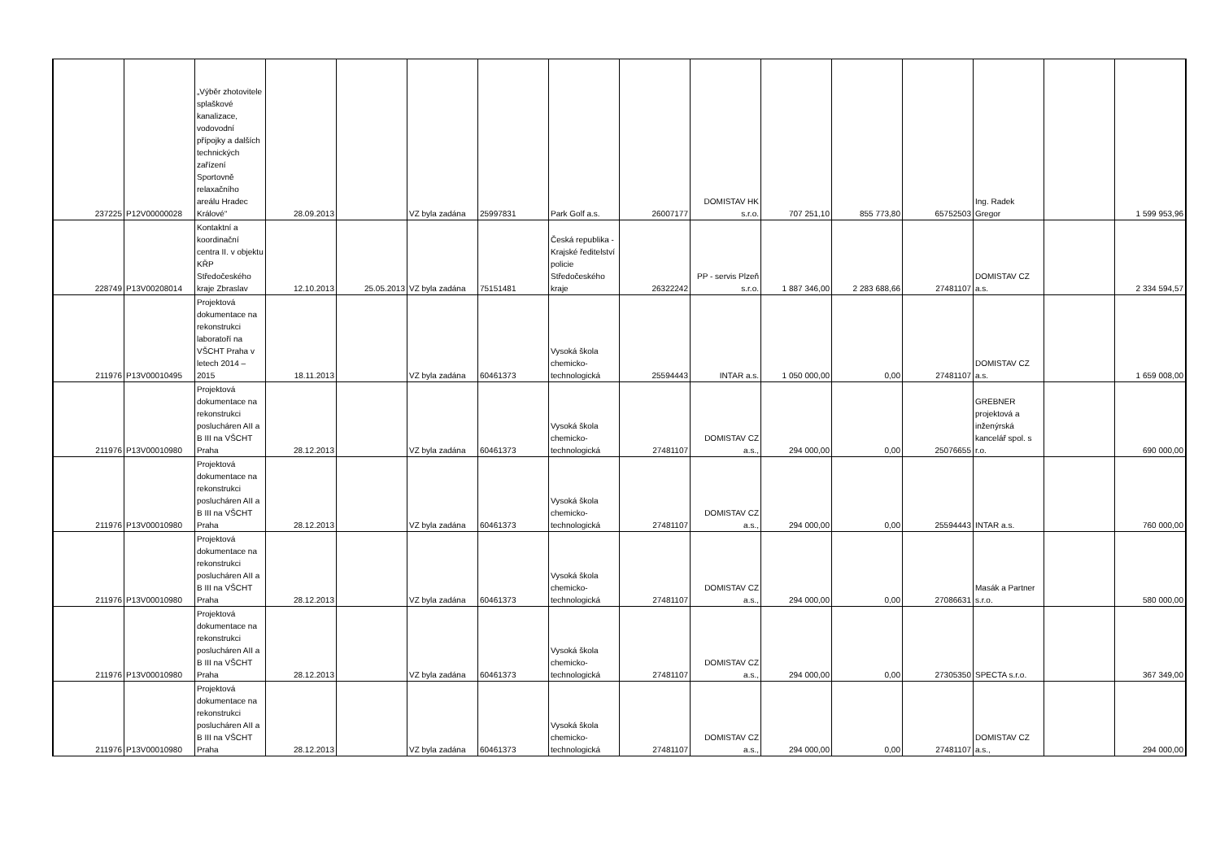| 237225 | P12V00000028 | „Výběr zhotovitele splaškové kanalizace, vodovodní přípojky a dalších technických zařízení Sportovně relaxačního areálu Hradec Králové“ | 28.09.2013 | | VZ byla zadána | 25997831 | Park Golf a.s. | 26007177 | DOMISTAV HK s.r.o. | 707 251,10 | 855 773,80 | 65752503 | Ing. Radek Gregor | | 1 599 953,96 |
| 228749 | P13V00208014 | Kontaktní a koordinační centra II. v objektu KŘP Středočeského kraje Zbraslav | 12.10.2013 | 25.05.2013 | VZ byla zadána | 75151481 | Česká republika - Krajské ředitelství policie Středočeského kraje | 26322242 | PP - servis Plzeň s.r.o. | 1 887 346,00 | 2 283 688,66 | 27481107 | DOMISTAV CZ a.s. | | 2 334 594,57 |
| 211976 | P13V00010495 | Projektová dokumentace na rekonstrukci laboratoří na VŠCHT Praha v letech 2014 – 2015 | 18.11.2013 | | VZ byla zadána | 60461373 | Vysoká škola chemicko-technologická | 25594443 | INTAR a.s. | 1 050 000,00 | 0,00 | 27481107 | DOMISTAV CZ a.s. | | 1 659 008,00 |
| 211976 | P13V00010980 | Projektová dokumentace na rekonstrukci poslucháren AII a B III na VŠCHT Praha | 28.12.2013 | | VZ byla zadána | 60461373 | Vysoká škola chemicko-technologická | 27481107 | DOMISTAV CZ a.s., | 294 000,00 | 0,00 | 25076655 | GREBNER projektová a inženýrská kancelář spol. s r.o. | | 690 000,00 |
| 211976 | P13V00010980 | Projektová dokumentace na rekonstrukci poslucháren AII a B III na VŠCHT Praha | 28.12.2013 | | VZ byla zadána | 60461373 | Vysoká škola chemicko-technologická | 27481107 | DOMISTAV CZ a.s., | 294 000,00 | 0,00 | 25594443 | INTAR a.s. | | 760 000,00 |
| 211976 | P13V00010980 | Projektová dokumentace na rekonstrukci poslucháren AII a B III na VŠCHT Praha | 28.12.2013 | | VZ byla zadána | 60461373 | Vysoká škola chemicko-technologická | 27481107 | DOMISTAV CZ a.s., | 294 000,00 | 0,00 | 27086631 | Masák a Partner s.r.o. | | 580 000,00 |
| 211976 | P13V00010980 | Projektová dokumentace na rekonstrukci poslucháren AII a B III na VŠCHT Praha | 28.12.2013 | | VZ byla zadána | 60461373 | Vysoká škola chemicko-technologická | 27481107 | DOMISTAV CZ a.s., | 294 000,00 | 0,00 | 27305350 | SPECTA s.r.o. | | 367 349,00 |
| 211976 | P13V00010980 | Projektová dokumentace na rekonstrukci poslucháren AII a B III na VŠCHT Praha | 28.12.2013 | | VZ byla zadána | 60461373 | Vysoká škola chemicko-technologická | 27481107 | DOMISTAV CZ a.s., | 294 000,00 | 0,00 | 27481107 | DOMISTAV CZ a.s., | | 294 000,00 |